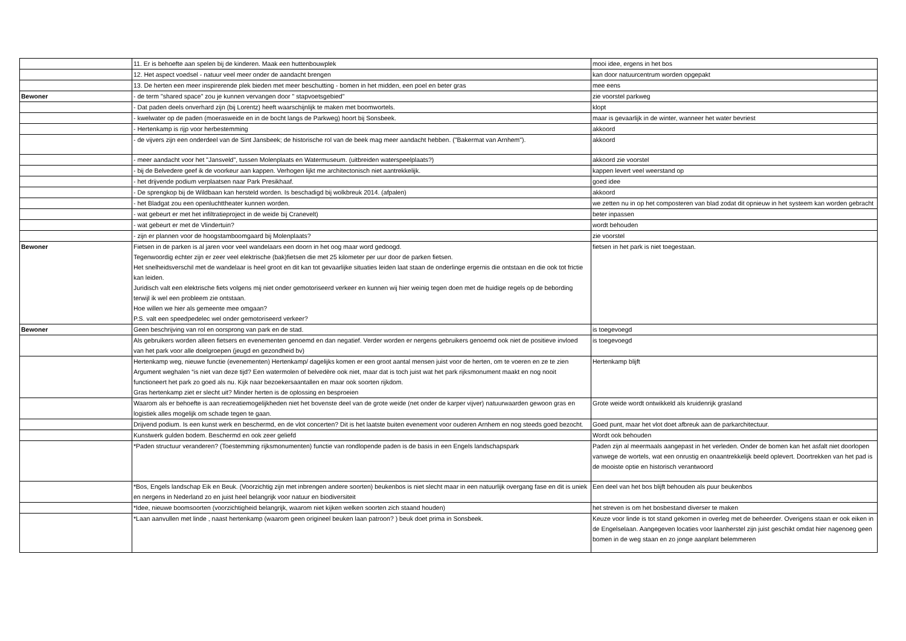| | 11. Er is behoefte aan spelen bij de kinderen. Maak een huttenbouwplek | mooi idee, ergens in het bos |
| | 12. Het aspect voedsel - natuur veel meer onder de aandacht brengen | kan door natuurcentrum worden opgepakt |
| | 13. De herten een meer inspirerende plek bieden met meer beschutting - bomen in het midden, een poel en beter gras | mee eens |
| Bewoner | - de term "shared space" zou je kunnen vervangen door " stapvoetsgebied" | zie voorstel parkweg |
| | - Dat paden deels onverhard zijn (bij Lorentz) heeft waarschijnlijk te maken met boomwortels. | klopt |
| | - kwelwater op de paden (moerasweide en in de bocht langs de Parkweg) hoort bij Sonsbeek. | maar is gevaarlijk in de winter, wanneer het water bevriest |
| | - Hertenkamp is rijp voor herbestemming | akkoord |
| | - de vijvers zijn een onderdeel van de Sint Jansbeek; de historische rol van de beek mag meer aandacht hebben. ("Bakermat van Arnhem"). | akkoord |
| | - meer aandacht voor het "Jansveld", tussen Molenplaats en Watermuseum. (uitbreiden waterspeelplaats?) | akkoord zie voorstel |
| | - bij de Belvedere geef ik de voorkeur aan kappen. Verhogen lijkt me architectonisch niet aantrekkelijk. | kappen levert veel weerstand op |
| | - het drijvende podium verplaatsen naar Park Presikhaaf. | goed idee |
| | - De sprengkop bij de Wildbaan kan hersteld worden. Is beschadigd bij wolkbreuk 2014. (afpalen) | akkoord |
| | - het Bladgat zou een openluchttheater kunnen worden. | we zetten nu in op het composteren van blad zodat dit opnieuw in het systeem kan worden gebracht |
| | - wat gebeurt er met het infiltratieproject in de weide bij Cranevelt) | beter inpassen |
| | - wat gebeurt er met de Vlindertuin? | wordt behouden |
| | - zijn er plannen voor de hoogstamboomgaard bij Molenplaats? | zie voorstel |
| Bewoner | Fietsen in de parken is al jaren voor veel wandelaars een doorn in het oog maar word gedoogd. Tegenwoordig echter zijn er zeer veel elektrische (bak)fietsen die met 25 kilometer per uur door de parken fietsen. Het snelheidsverschil met de wandelaar is heel groot en dit kan tot gevaarlijke situaties leiden laat staan de onderlinge ergernis die ontstaan en die ook tot frictie kan leiden. Juridisch valt een elektrische fiets volgens mij niet onder gemotoriseerd verkeer en kunnen wij hier weinig tegen doen met de huidige regels op de bebording terwijl ik wel een probleem zie ontstaan. Hoe willen we hier als gemeente mee omgaan? P.S. valt een speedpedelec wel onder gemotoriseerd verkeer? | fietsen in het park is niet toegestaan. |
| Bewoner | Geen beschrijving van rol en oorsprong van park en de stad. | is toegevoegd |
| | Als gebruikers worden alleen fietsers en evenementen genoemd en dan negatief. Verder worden er nergens gebruikers genoemd ook niet de positieve invloed van het park voor alle doelgroepen (jeugd en gezondheid bv) | is toegevoegd |
| | Hertenkamp weg, nieuwe functie (evenementen) Hertenkamp/ dagelijks komen er een groot aantal mensen juist voor de herten, om te voeren en ze te zien Argument weghalen “is niet van deze tijd? Een watermolen of belvedère ook niet, maar dat is toch juist wat het park rijksmonument maakt en nog nooit functioneert het park zo goed als nu. Kijk naar bezoekersaantallen en maar ook soorten rijkdom. Gras hertenkamp ziet er slecht uit? Minder herten is de oplossing en besproeien | Hertenkamp blijft |
| | Waarom als er behoefte is aan recreatiemogelijkheden niet het bovenste deel van de grote weide (net onder de karper vijver) natuurwaarden gewoon gras en logistiek alles mogelijk om schade tegen te gaan. | Grote weide wordt ontwikkeld als kruidenrijk grasland |
| | Drijvend podium. Is een kunst werk en beschermd, en de vlot concerten? Dit is het laatste buiten evenement voor ouderen Arnhem en nog steeds goed bezocht. | Goed punt, maar het vlot doet afbreuk aan de parkarchitectuur. |
| | Kunstwerk gulden bodem. Beschermd en ook zeer geliefd | Wordt ook behouden |
| | *Paden structuur veranderen? (Toestemming rijksmonumenten) functie van rondlopende paden is de basis in een Engels landschapspark | Paden zijn al meermaals aangepast in het verleden. Onder de bomen kan het asfalt niet doorlopen vanwege de wortels, wat een onrustig en onaantrekkelijk beeld oplevert. Doortrekken van het pad is de mooiste optie en historisch verantwoord |
| | *Bos, Engels landschap Eik en Beuk. (Voorzichtig zijn met inbrengen andere soorten) beukenbos is niet slecht maar in een natuurlijk overgang fase en dit is uniek en nergens in Nederland zo en juist heel belangrijk voor natuur en biodiversiteit | Een deel van het bos blijft behouden als puur beukenbos |
| | *Idee, nieuwe boomsoorten (voorzichtigheid belangrijk, waarom niet kijken welken soorten zich staand houden) | het streven is om het bosbestand diverser te maken |
| | *Laan aanvullen met linde , naast hertenkamp (waarom geen origineel beuken laan patroon? ) beuk doet prima in Sonsbeek. | Keuze voor linde is tot stand gekomen in overleg met de beheerder. Overigens staan er ook eiken in de Engelselaan. Aangegeven locaties voor laanherstel zijn juist geschikt omdat hier nagenoeg geen bomen in de weg staan en zo jonge aanplant belemmeren |